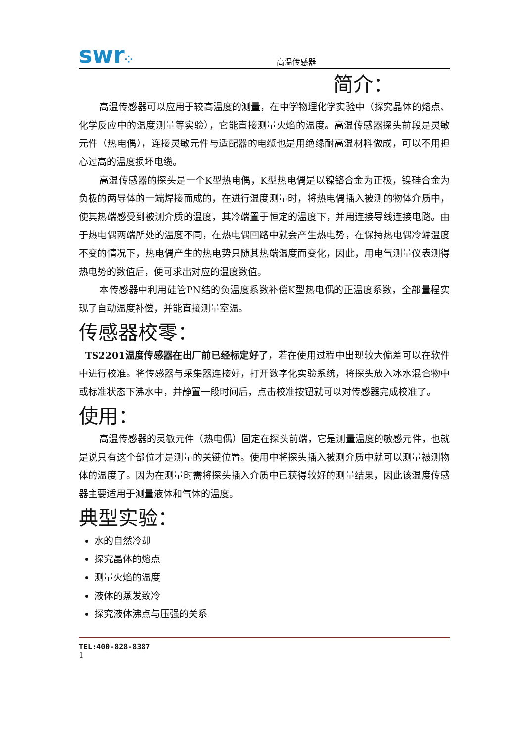swr⁘
高温传感器
简介：
高温传感器可以应用于较高温度的测量，在中学物理化学实验中（探究晶体的熔点、化学反应中的温度测量等实验），它能直接测量火焰的温度。高温传感器探头前段是灵敏元件（热电偶），连接灵敏元件与适配器的电缆也是用绝缘耐高温材料做成，可以不用担心过高的温度损坏电缆。
高温传感器的探头是一个K型热电偶，K型热电偶是以镍铬合金为正极，镍硅合金为负极的两导体的一端焊接而成的，在进行温度测量时，将热电偶插入被测的物体介质中，使其热端感受到被测介质的温度，其冷端置于恒定的温度下，并用连接导线连接电路。由于热电偶两端所处的温度不同，在热电偶回路中就会产生热电势，在保持热电偶冷端温度不变的情况下，热电偶产生的热电势只随其热端温度而变化，因此，用电气测量仪表测得热电势的数值后，便可求出对应的温度数值。
本传感器中利用硅管PN结的负温度系数补偿K型热电偶的正温度系数，全部量程实现了自动温度补偿，并能直接测量室温。
传感器校零：
TS2201温度传感器在出厂前已经标定好了，若在使用过程中出现较大偏差可以在软件中进行校准。将传感器与采集器连接好，打开数字化实验系统，将探头放入冰水混合物中或标准状态下沸水中，并静置一段时间后，点击校准按钮就可以对传感器完成校准了。
使用：
高温传感器的灵敏元件（热电偶）固定在探头前端，它是测量温度的敏感元件，也就是说只有这个部位才是测量的关键位置。使用中将探头插入被测介质中就可以测量被测物体的温度了。因为在测量时需将探头插入介质中已获得较好的测量结果，因此该温度传感器主要适用于测量液体和气体的温度。
典型实验：
水的自然冷却
探究晶体的熔点
测量火焰的温度
液体的蒸发致冷
探究液体沸点与压强的关系
TEL:400-828-8387
1